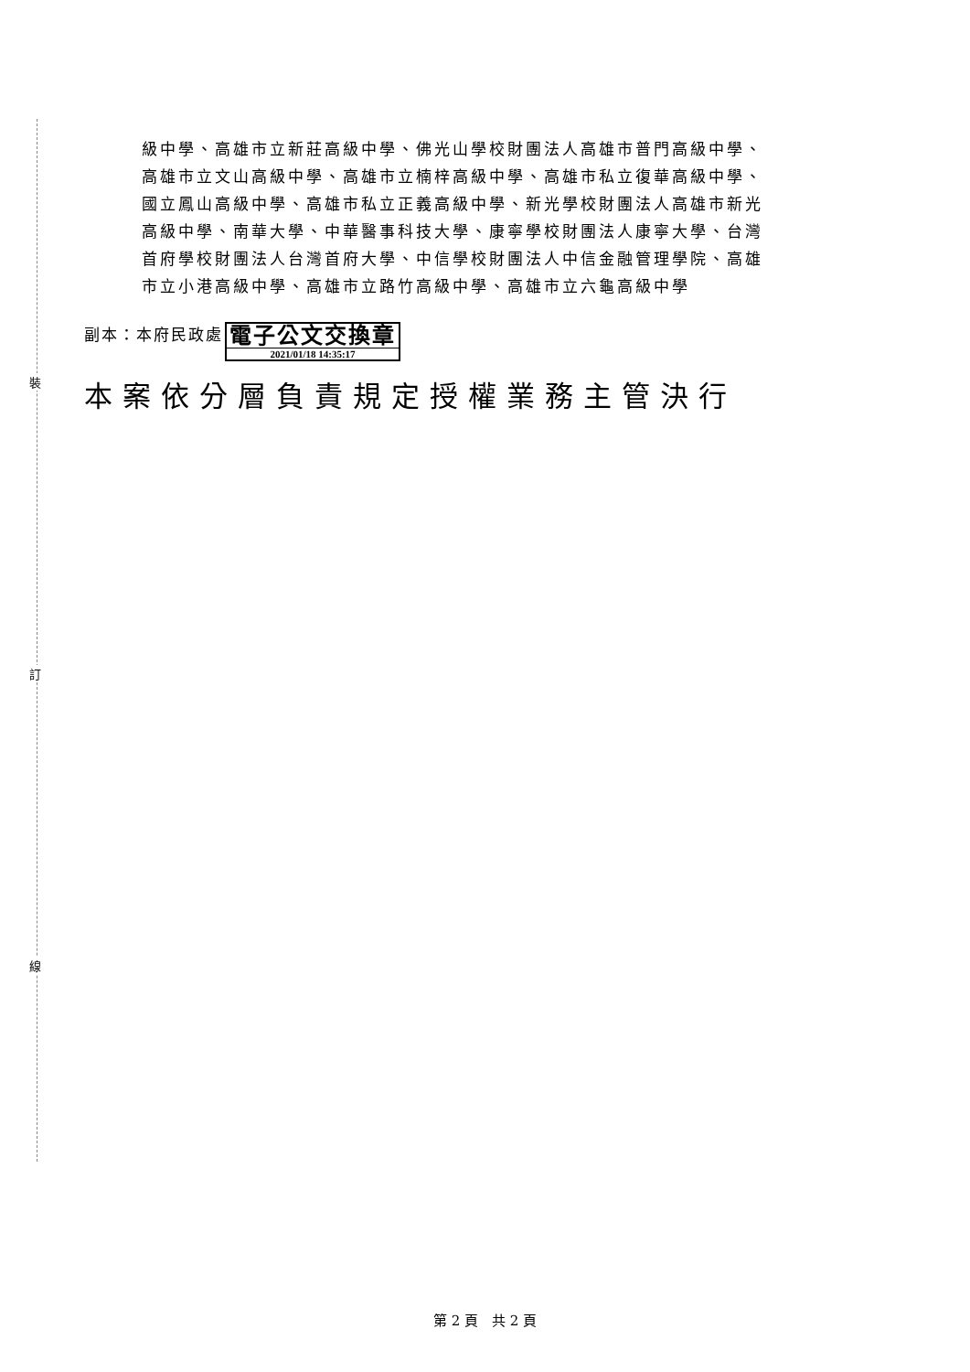裝
訂
線
級中學、高雄市立新莊高級中學、佛光山學校財團法人高雄市普門高級中學、高雄市立文山高級中學、高雄市立楠梓高級中學、高雄市私立復華高級中學、國立鳳山高級中學、高雄市私立正義高級中學、新光學校財團法人高雄市新光高級中學、南華大學、中華醫事科技大學、康寧學校財團法人康寧大學、台灣首府學校財團法人台灣首府大學、中信學校財團法人中信金融管理學院、高雄市立小港高級中學、高雄市立路竹高級中學、高雄市立六龜高級中學
副本：本府民政處
電子公文交換章
2021/01/18 14:35:17
本案依分層負責規定授權業務主管決行
第 2 頁　共 2 頁